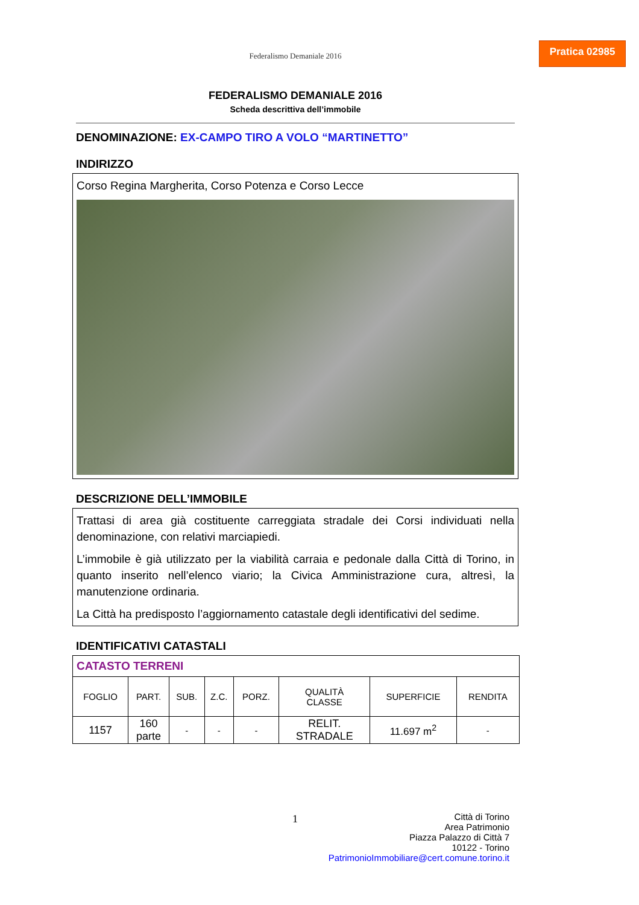Pratica 02985
Federalismo Demaniale 2016
FEDERALISMO DEMANIALE 2016
Scheda descrittiva dell’immobile
DENOMINAZIONE: EX-CAMPO TIRO A VOLO “MARTINETTO”
INDIRIZZO
Corso Regina Margherita, Corso Potenza e Corso Lecce
DESCRIZIONE DELL’IMMOBILE
Trattasi di area già costituente carreggiata stradale dei Corsi individuati nella denominazione, con relativi marciapiedi.
L’immobile è già utilizzato per la viabilità carraia e pedonale dalla Città di Torino, in quanto inserito nell’elenco viario; la Civica Amministrazione cura, altresì, la manutenzione ordinaria.
La Città ha predisposto l’aggiornamento catastale degli identificativi del sedime.
IDENTIFICATIVI CATASTALI
| CATASTO TERRENI | | | | | | | |
| FOGLIO | PART. | SUB. | Z.C. | PORZ. | QUALITÀ CLASSE | SUPERFICIE | RENDITA |
| 1157 | 160 parte | - | - | - | RELIT. STRADALE | 11.697 m<sup>2</sup> | - |
1
Città di Torino
Area Patrimonio
Piazza Palazzo di Città 7
10122 - Torino
PatrimonioImmobiliare@cert.comune.torino.it